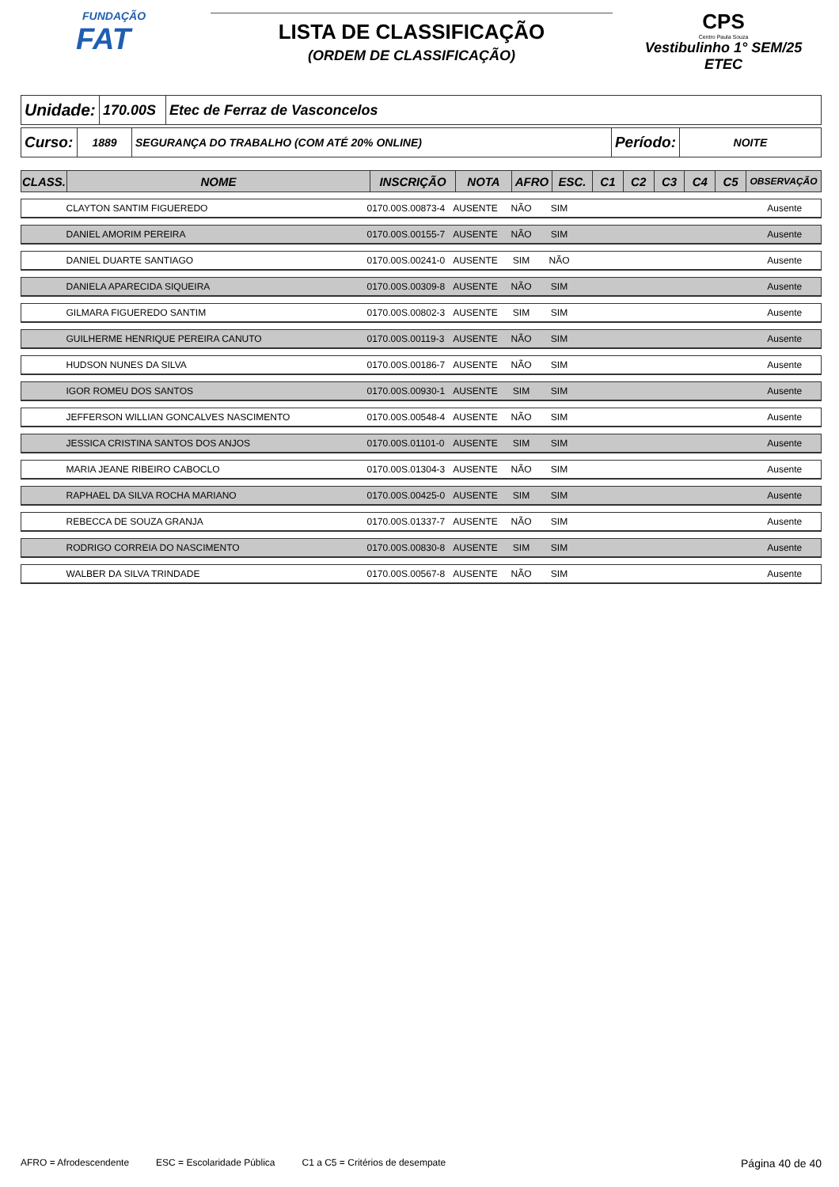FUNDAÇÃO
FAT
LISTA DE CLASSIFICAÇÃO
(ORDEM DE CLASSIFICAÇÃO)
CPS
Centro Paula Souza
Vestibulinho 1° SEM/25
ETEC
| Unidade: | 170.00S | Etec de Ferraz de Vasconcelos |
| Curso: | 1889 | SEGURANÇA DO TRABALHO (COM ATÉ 20% ONLINE) | Período: | NOITE |
| CLASS. | NOME | INSCRIÇÃO | NOTA | AFRO | ESC. | C1 | C2 | C3 | C4 | C5 | OBSERVAÇÃO |
| --- | --- | --- | --- | --- | --- | --- | --- | --- | --- | --- | --- |
| | CLAYTON SANTIM FIGUEREDO | 0170.00S.00873-4 | AUSENTE | NÃO | SIM | | | | | | Ausente |
| | DANIEL AMORIM PEREIRA | 0170.00S.00155-7 | AUSENTE | NÃO | SIM | | | | | | Ausente |
| | DANIEL DUARTE SANTIAGO | 0170.00S.00241-0 | AUSENTE | SIM | NÃO | | | | | | Ausente |
| | DANIELA APARECIDA SIQUEIRA | 0170.00S.00309-8 | AUSENTE | NÃO | SIM | | | | | | Ausente |
| | GILMARA FIGUEREDO SANTIM | 0170.00S.00802-3 | AUSENTE | SIM | SIM | | | | | | Ausente |
| | GUILHERME HENRIQUE PEREIRA CANUTO | 0170.00S.00119-3 | AUSENTE | NÃO | SIM | | | | | | Ausente |
| | HUDSON NUNES DA SILVA | 0170.00S.00186-7 | AUSENTE | NÃO | SIM | | | | | | Ausente |
| | IGOR ROMEU DOS SANTOS | 0170.00S.00930-1 | AUSENTE | SIM | SIM | | | | | | Ausente |
| | JEFFERSON WILLIAN GONCALVES NASCIMENTO | 0170.00S.00548-4 | AUSENTE | NÃO | SIM | | | | | | Ausente |
| | JESSICA CRISTINA SANTOS DOS ANJOS | 0170.00S.01101-0 | AUSENTE | SIM | SIM | | | | | | Ausente |
| | MARIA JEANE RIBEIRO CABOCLO | 0170.00S.01304-3 | AUSENTE | NÃO | SIM | | | | | | Ausente |
| | RAPHAEL DA SILVA ROCHA MARIANO | 0170.00S.00425-0 | AUSENTE | SIM | SIM | | | | | | Ausente |
| | REBECCA DE SOUZA GRANJA | 0170.00S.01337-7 | AUSENTE | NÃO | SIM | | | | | | Ausente |
| | RODRIGO CORREIA DO NASCIMENTO | 0170.00S.00830-8 | AUSENTE | SIM | SIM | | | | | | Ausente |
| | WALBER DA SILVA TRINDADE | 0170.00S.00567-8 | AUSENTE | NÃO | SIM | | | | | | Ausente |
AFRO = Afrodescendente ESC = Escolaridade Pública C1 a C5 = Critérios de desempate Página 40 de 40